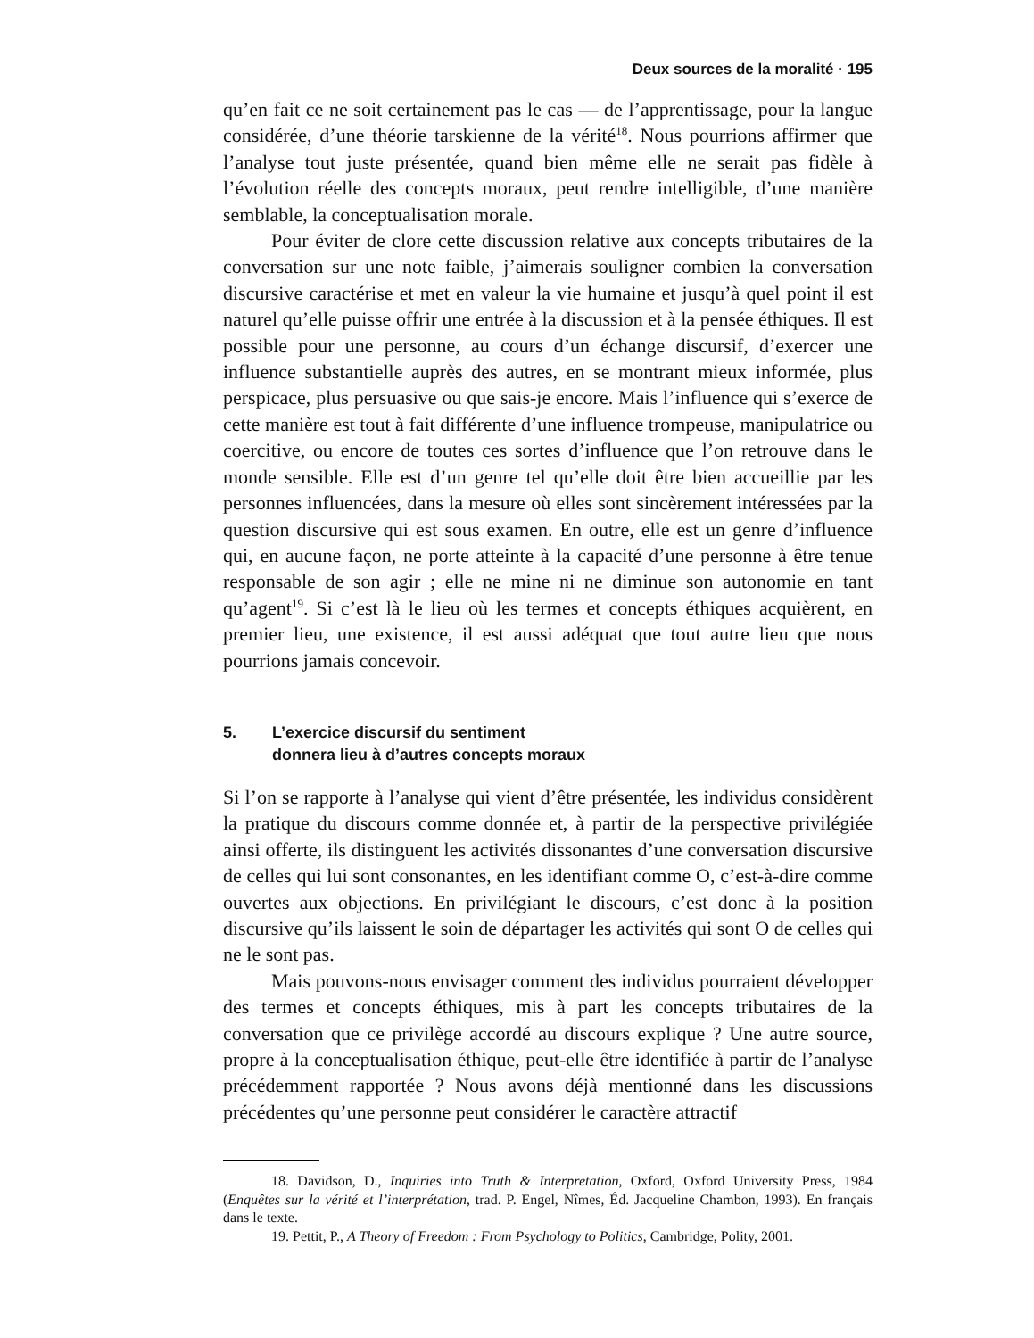Deux sources de la moralité · 195
qu’en fait ce ne soit certainement pas le cas — de l’apprentissage, pour la langue considérée, d’une théorie tarskienne de la vérité<sup>18</sup>. Nous pourrions affirmer que l’analyse tout juste présentée, quand bien même elle ne serait pas fidèle à l’évolution réelle des concepts moraux, peut rendre intelligible, d’une manière semblable, la conceptualisation morale.
Pour éviter de clore cette discussion relative aux concepts tributaires de la conversation sur une note faible, j’aimerais souligner combien la conversation discursive caractérise et met en valeur la vie humaine et jusqu’à quel point il est naturel qu’elle puisse offrir une entrée à la discussion et à la pensée éthiques. Il est possible pour une personne, au cours d’un échange discursif, d’exercer une influence substantielle auprès des autres, en se montrant mieux informée, plus perspicace, plus persuasive ou que sais-je encore. Mais l’influence qui s’exerce de cette manière est tout à fait différente d’une influence trompeuse, manipulatrice ou coercitive, ou encore de toutes ces sortes d’influence que l’on retrouve dans le monde sensible. Elle est d’un genre tel qu’elle doit être bien accueillie par les personnes influencées, dans la mesure où elles sont sincèrement intéressées par la question discursive qui est sous examen. En outre, elle est un genre d’influence qui, en aucune façon, ne porte atteinte à la capacité d’une personne à être tenue responsable de son agir ; elle ne mine ni ne diminue son autonomie en tant qu’agent<sup>19</sup>. Si c’est là le lieu où les termes et concepts éthiques acquièrent, en premier lieu, une existence, il est aussi adéquat que tout autre lieu que nous pourrions jamais concevoir.
5. L’exercice discursif du sentiment
donnera lieu à d’autres concepts moraux
Si l’on se rapporte à l’analyse qui vient d’être présentée, les individus considèrent la pratique du discours comme donnée et, à partir de la perspective privilégiée ainsi offerte, ils distinguent les activités dissonantes d’une conversation discursive de celles qui lui sont consonantes, en les identifiant comme O, c’est-à-dire comme ouvertes aux objections. En privilégiant le discours, c’est donc à la position discursive qu’ils laissent le soin de départager les activités qui sont O de celles qui ne le sont pas.
Mais pouvons-nous envisager comment des individus pourraient développer des termes et concepts éthiques, mis à part les concepts tributaires de la conversation que ce privilège accordé au discours explique ? Une autre source, propre à la conceptualisation éthique, peut-elle être identifiée à partir de l’analyse précédemment rapportée ? Nous avons déjà mentionné dans les discussions précédentes qu’une personne peut considérer le caractère attractif
18. Davidson, D., Inquiries into Truth & Interpretation, Oxford, Oxford University Press, 1984 (Enquêtes sur la vérité et l’interprétation, trad. P. Engel, Nîmes, Éd. Jacqueline Chambon, 1993). En français dans le texte.
19. Pettit, P., A Theory of Freedom : From Psychology to Politics, Cambridge, Polity, 2001.